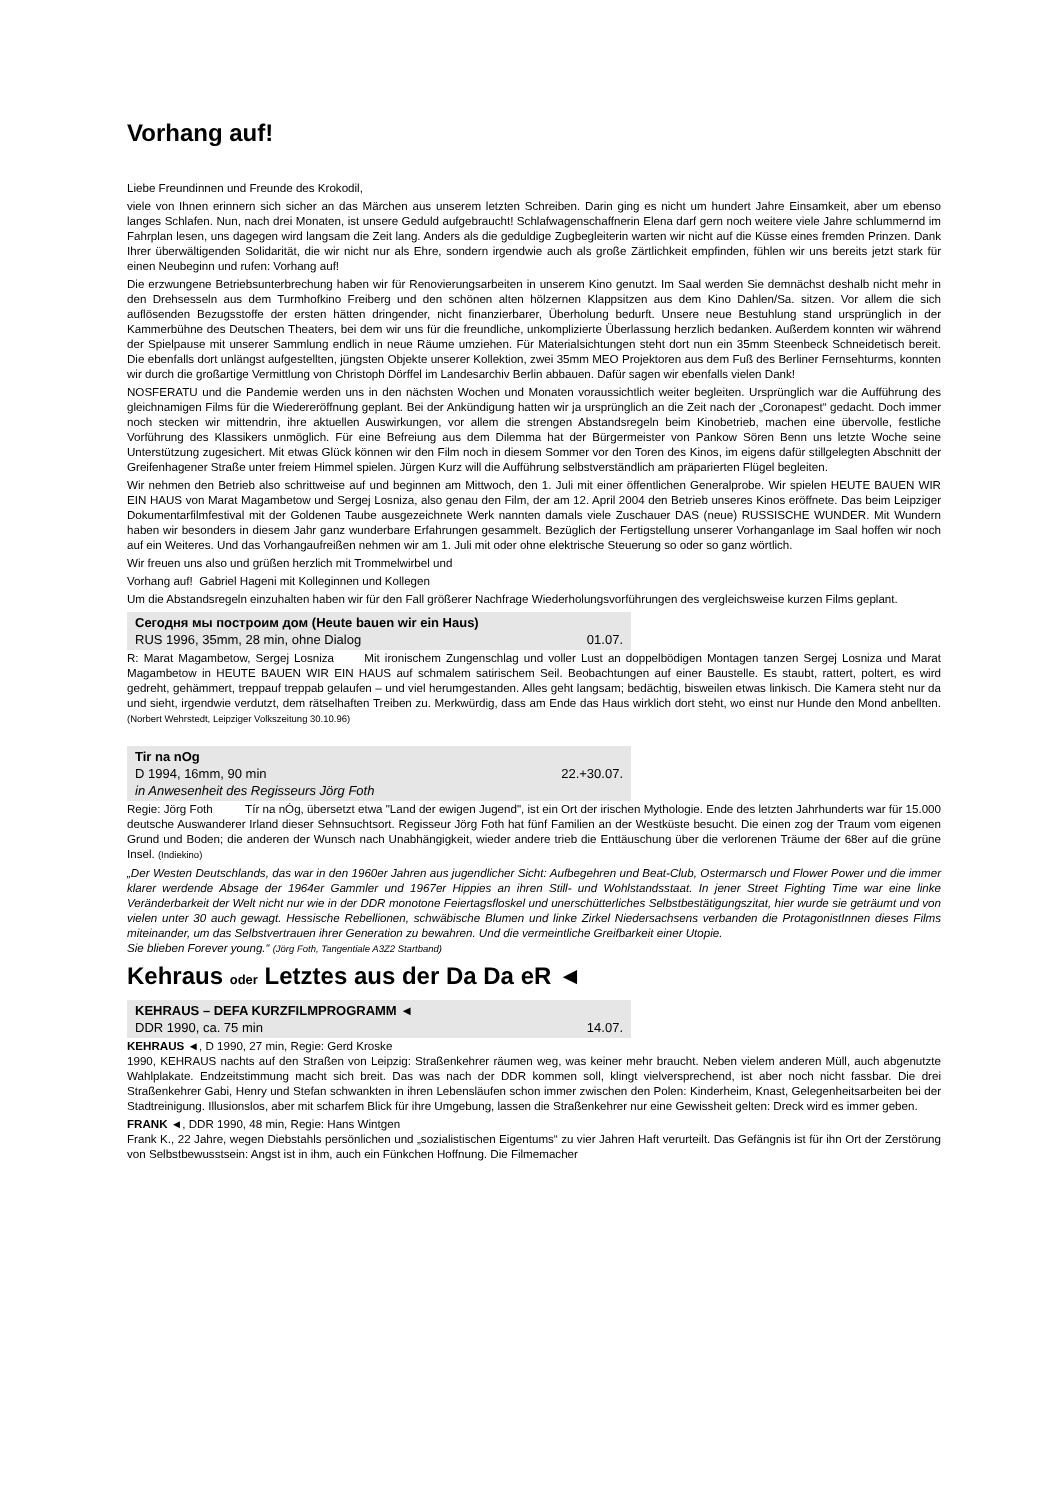Vorhang auf!
Liebe Freundinnen und Freunde des Krokodil,
viele von Ihnen erinnern sich sicher an das Märchen aus unserem letzten Schreiben. Darin ging es nicht um hundert Jahre Einsamkeit, aber um ebenso langes Schlafen. Nun, nach drei Monaten, ist unsere Geduld aufgebraucht! Schlafwagenschaffnerin Elena darf gern noch weitere viele Jahre schlummernd im Fahrplan lesen, uns dagegen wird langsam die Zeit lang. Anders als die geduldige Zugbegleiterin warten wir nicht auf die Küsse eines fremden Prinzen. Dank Ihrer überwältigenden Solidarität, die wir nicht nur als Ehre, sondern irgendwie auch als große Zärtlichkeit empfinden, fühlen wir uns bereits jetzt stark für einen Neubeginn und rufen: Vorhang auf!
Die erzwungene Betriebsunterbrechung haben wir für Renovierungsarbeiten in unserem Kino genutzt. Im Saal werden Sie demnächst deshalb nicht mehr in den Drehsesseln aus dem Turmhofkino Freiberg und den schönen alten hölzernen Klappsitzen aus dem Kino Dahlen/Sa. sitzen. Vor allem die sich auflösenden Bezugsstoffe der ersten hätten dringender, nicht finanzierbarer, Überholung bedurft. Unsere neue Bestuhlung stand ursprünglich in der Kammerbühne des Deutschen Theaters, bei dem wir uns für die freundliche, unkomplizierte Überlassung herzlich bedanken. Außerdem konnten wir während der Spielpause mit unserer Sammlung endlich in neue Räume umziehen. Für Materialsichtungen steht dort nun ein 35mm Steenbeck Schneidetisch bereit. Die ebenfalls dort unlängst aufgestellten, jüngsten Objekte unserer Kollektion, zwei 35mm MEO Projektoren aus dem Fuß des Berliner Fernsehturms, konnten wir durch die großartige Vermittlung von Christoph Dörffel im Landesarchiv Berlin abbauen. Dafür sagen wir ebenfalls vielen Dank!
NOSFERATU und die Pandemie werden uns in den nächsten Wochen und Monaten voraussichtlich weiter begleiten. Ursprünglich war die Aufführung des gleichnamigen Films für die Wiedereröffnung geplant. Bei der Ankündigung hatten wir ja ursprünglich an die Zeit nach der „Coronapest“ gedacht. Doch immer noch stecken wir mittendrin, ihre aktuellen Auswirkungen, vor allem die strengen Abstandsregeln beim Kinobetrieb, machen eine übervolle, festliche Vorführung des Klassikers unmöglich. Für eine Befreiung aus dem Dilemma hat der Bürgermeister von Pankow Sören Benn uns letzte Woche seine Unterstützung zugesichert. Mit etwas Glück können wir den Film noch in diesem Sommer vor den Toren des Kinos, im eigens dafür stillgelegten Abschnitt der Greifenhagener Straße unter freiem Himmel spielen. Jürgen Kurz will die Aufführung selbstverständlich am präparierten Flügel begleiten.
Wir nehmen den Betrieb also schrittweise auf und beginnen am Mittwoch, den 1. Juli mit einer öffentlichen Generalprobe. Wir spielen HEUTE BAUEN WIR EIN HAUS von Marat Magambetow und Sergej Losniza, also genau den Film, der am 12. April 2004 den Betrieb unseres Kinos eröffnete. Das beim Leipziger Dokumentarfilmfestival mit der Goldenen Taube ausgezeichnete Werk nannten damals viele Zuschauer DAS (neue) RUSSISCHE WUNDER. Mit Wundern haben wir besonders in diesem Jahr ganz wunderbare Erfahrungen gesammelt. Bezüglich der Fertigstellung unserer Vorhanganlage im Saal hoffen wir noch auf ein Weiteres. Und das Vorhangaufreißen nehmen wir am 1. Juli mit oder ohne elektrische Steuerung so oder so ganz wörtlich.
Wir freuen uns also und grüßen herzlich mit Trommelwirbel und
Vorhang auf! Gabriel Hageni mit Kolleginnen und Kollegen
Um die Abstandsregeln einzuhalten haben wir für den Fall größerer Nachfrage Wiederholungsvorführungen des vergleichsweise kurzen Films geplant.
Сегодня мы построим дом (Heute bauen wir ein Haus)
RUS 1996, 35mm, 28 min, ohne Dialog 01.07.
R: Marat Magambetow, Sergej Losniza Mit ironischem Zungenschlag und voller Lust an doppelbödigen Montagen tanzen Sergej Losniza und Marat Magambetow in HEUTE BAUEN WIR EIN HAUS auf schmalem satirischem Seil. Beobachtungen auf einer Baustelle. Es staubt, rattert, poltert, es wird gedreht, gehämmert, treppauf treppab gelaufen – und viel herumgestanden. Alles geht langsam; bedächtig, bisweilen etwas linkisch. Die Kamera steht nur da und sieht, irgendwie verdutzt, dem rätselhaften Treiben zu. Merkwürdig, dass am Ende das Haus wirklich dort steht, wo einst nur Hunde den Mond anbellten. (Norbert Wehrstedt, Leipziger Volkszeitung 30.10.96)
Tir na nOg
D 1994, 16mm, 90 min 22.+30.07.
in Anwesenheit des Regisseurs Jörg Foth
Regie: Jörg Foth Tír na nÓg, übersetzt etwa "Land der ewigen Jugend", ist ein Ort der irischen Mythologie. Ende des letzten Jahrhunderts war für 15.000 deutsche Auswanderer Irland dieser Sehnsuchtsort. Regisseur Jörg Foth hat fünf Familien an der Westküste besucht. Die einen zog der Traum vom eigenen Grund und Boden; die anderen der Wunsch nach Unabhängigkeit, wieder andere trieb die Enttäuschung über die verlorenen Träume der 68er auf die grüne Insel. (Indiekino)
„Der Westen Deutschlands, das war in den 1960er Jahren aus jugendlicher Sicht: Aufbegehren und Beat-Club, Ostermarsch und Flower Power und die immer klarer werdende Absage der 1964er Gammler und 1967er Hippies an ihren Still- und Wohlstandsstaat. In jener Street Fighting Time war eine linke Veränderbarkeit der Welt nicht nur wie in der DDR monotone Feiertagsfloskel und unerschütterliches Selbstbestätigungszitat, hier wurde sie geträumt und von vielen unter 30 auch gewagt. Hessische Rebellionen, schwäbische Blumen und linke Zirkel Niedersachsens verbanden die ProtagonistInnen dieses Films miteinander, um das Selbstvertrauen ihrer Generation zu bewahren. Und die vermeintliche Greifbarkeit einer Utopie.
Sie blieben Forever young.“ (Jörg Foth, Tangentiale A3Z2 Startband)
Kehraus oder Letztes aus der Da Da eR ◄
KEHRAUS – DEFA KURZFILMPROGRAMM ◄
DDR 1990, ca. 75 min 14.07.
KEHRAUS ◄, D 1990, 27 min, Regie: Gerd Kroske
1990, KEHRAUS nachts auf den Straßen von Leipzig: Straßenkehrer räumen weg, was keiner mehr braucht. Neben vielem anderen Müll, auch abgenutzte Wahlplakate. Endzeitstimmung macht sich breit. Das was nach der DDR kommen soll, klingt vielversprechend, ist aber noch nicht fassbar. Die drei Straßenkehrer Gabi, Henry und Stefan schwankten in ihren Lebensläufen schon immer zwischen den Polen: Kinderheim, Knast, Gelegenheitsarbeiten bei der Stadtreinigung. Illusionslos, aber mit scharfem Blick für ihre Umgebung, lassen die Straßenkehrer nur eine Gewissheit gelten: Dreck wird es immer geben.
FRANK ◄, DDR 1990, 48 min, Regie: Hans Wintgen
Frank K., 22 Jahre, wegen Diebstahls persönlichen und „sozialistischen Eigentums“ zu vier Jahren Haft verurteilt. Das Gefängnis ist für ihn Ort der Zerstörung von Selbstbewusstsein: Angst ist in ihm, auch ein Fünkchen Hoffnung. Die Filmemacher